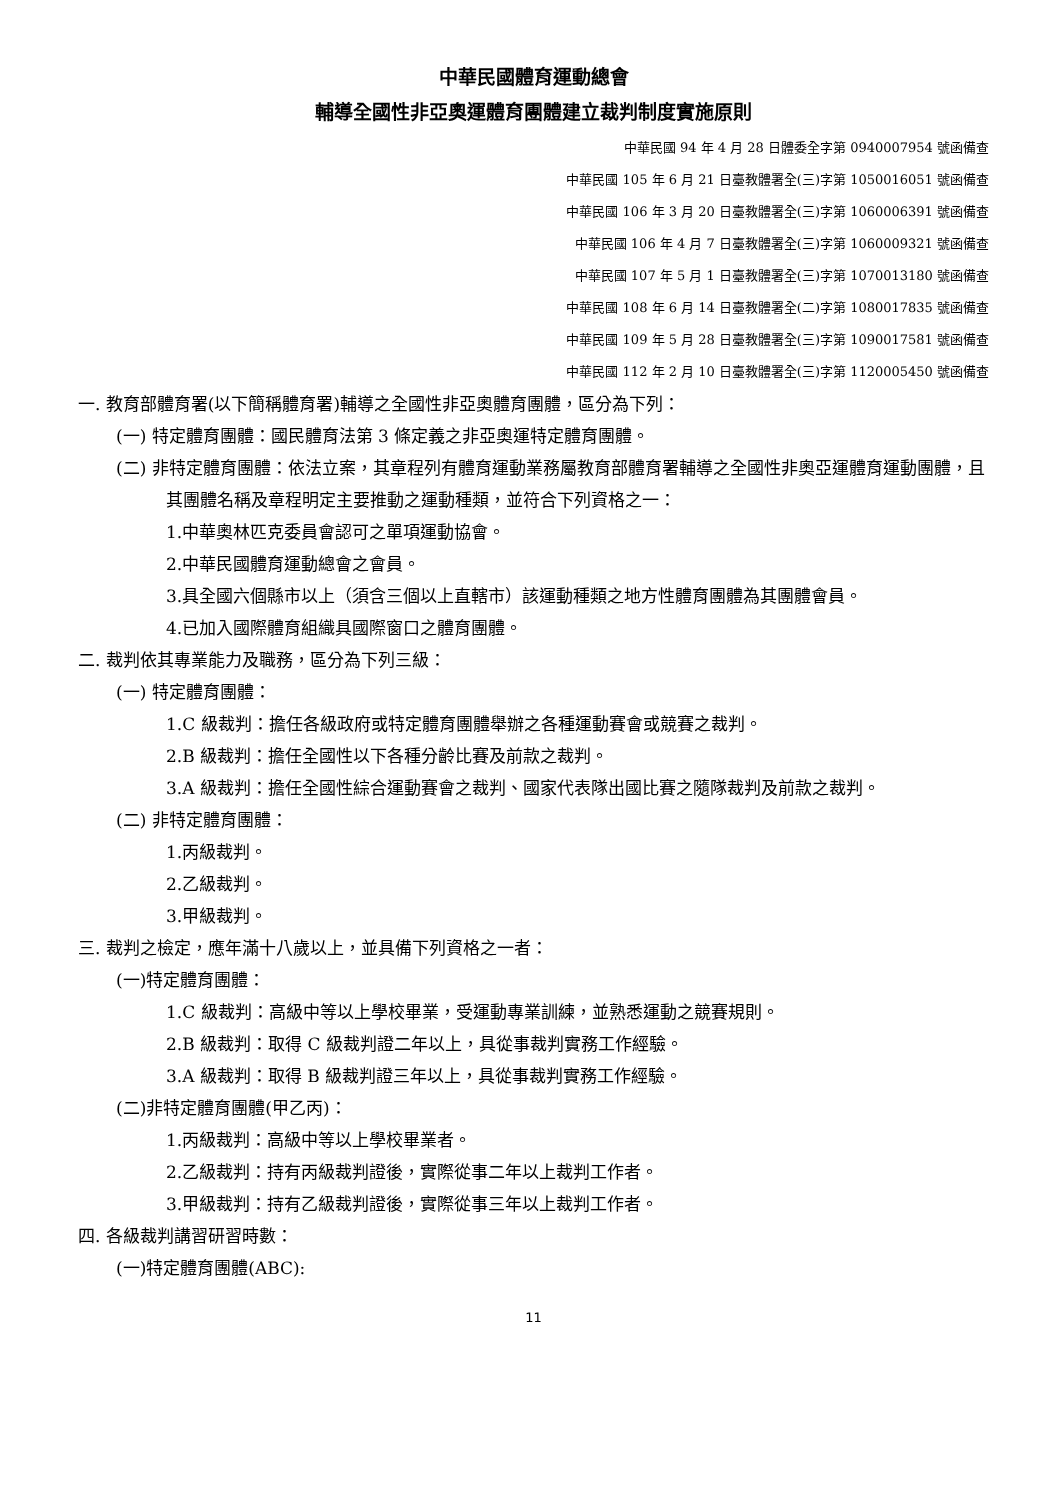中華民國體育運動總會
輔導全國性非亞奧運體育團體建立裁判制度實施原則
中華民國 94 年 4 月 28 日體委全字第 0940007954 號函備查
中華民國 105 年 6 月 21 日臺教體署全(三)字第 1050016051 號函備查
中華民國 106 年 3 月 20 日臺教體署全(三)字第 1060006391 號函備查
中華民國 106 年 4 月 7 日臺教體署全(三)字第 1060009321 號函備查
中華民國 107 年 5 月 1 日臺教體署全(三)字第 1070013180 號函備查
中華民國 108 年 6 月 14 日臺教體署全(二)字第 1080017835 號函備查
中華民國 109 年 5 月 28 日臺教體署全(三)字第 1090017581 號函備查
中華民國 112 年 2 月 10 日臺教體署全(三)字第 1120005450 號函備查
一. 教育部體育署(以下簡稱體育署)輔導之全國性非亞奧體育團體，區分為下列：
(一) 特定體育團體：國民體育法第 3 條定義之非亞奧運特定體育團體。
(二) 非特定體育團體：依法立案，其章程列有體育運動業務屬教育部體育署輔導之全國性非奧亞運體育運動團體，且其團體名稱及章程明定主要推動之運動種類，並符合下列資格之一：
1.中華奧林匹克委員會認可之單項運動協會。
2.中華民國體育運動總會之會員。
3.具全國六個縣市以上（須含三個以上直轄市）該運動種類之地方性體育團體為其團體會員。
4.已加入國際體育組織具國際窗口之體育團體。
二. 裁判依其專業能力及職務，區分為下列三級：
(一) 特定體育團體：
1.C 級裁判：擔任各級政府或特定體育團體舉辦之各種運動賽會或競賽之裁判。
2.B 級裁判：擔任全國性以下各種分齡比賽及前款之裁判。
3.A 級裁判：擔任全國性綜合運動賽會之裁判、國家代表隊出國比賽之隨隊裁判及前款之裁判。
(二) 非特定體育團體：
1.丙級裁判。
2.乙級裁判。
3.甲級裁判。
三. 裁判之檢定，應年滿十八歲以上，並具備下列資格之一者：
(一)特定體育團體：
1.C 級裁判：高級中等以上學校畢業，受運動專業訓練，並熟悉運動之競賽規則。
2.B 級裁判：取得 C 級裁判證二年以上，具從事裁判實務工作經驗。
3.A 級裁判：取得 B 級裁判證三年以上，具從事裁判實務工作經驗。
(二)非特定體育團體(甲乙丙)：
1.丙級裁判：高級中等以上學校畢業者。
2.乙級裁判：持有丙級裁判證後，實際從事二年以上裁判工作者。
3.甲級裁判：持有乙級裁判證後，實際從事三年以上裁判工作者。
四. 各級裁判講習研習時數：
(一)特定體育團體(ABC):
11